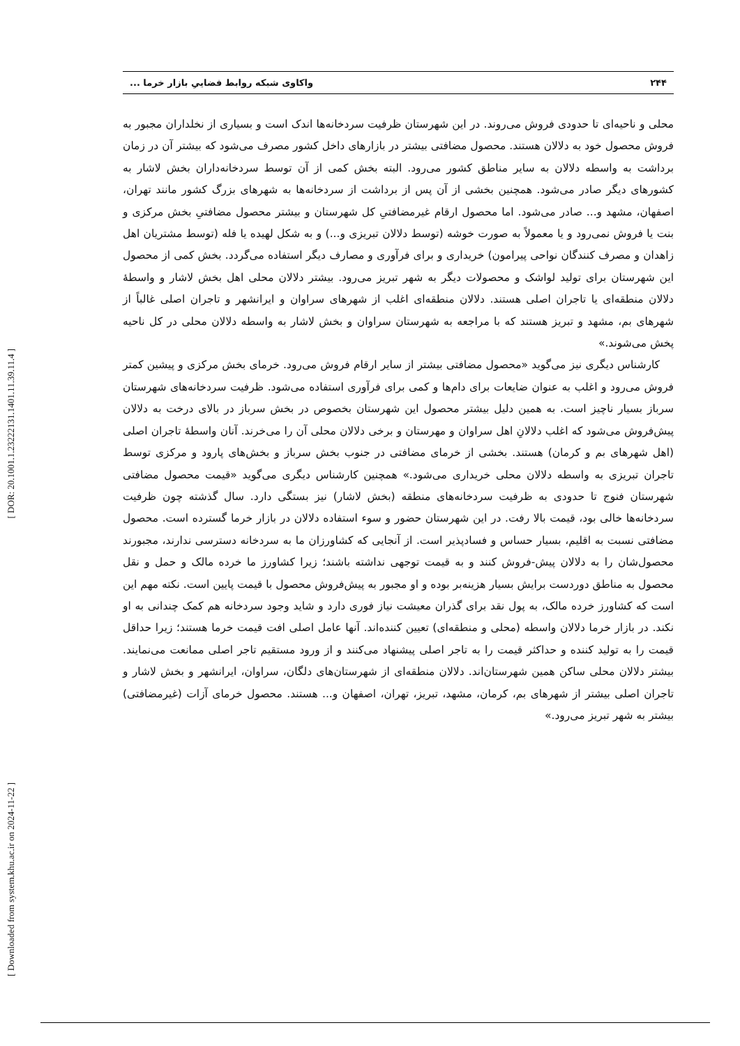[ DOR: 20.1001.1.23222131.1401.11.39.11.4 ]
[ Downloaded from system.khu.ac.ir on 2024-11-22 ]
۲۴۴ واکاوی شبکه روابط فضاییِ بازار خرما ...
محلی و ناحیه‌ای تا حدودی فروش می‌روند. در این شهرستان ظرفیت سردخانه‌ها اندک است و بسیاری از نخلداران مجبور به فروش محصول خود به دلالان هستند. محصول مضافتی بیشتر در بازارهای داخل کشور مصرف می‌شود که بیشتر آن در زمان برداشت به واسطه دلالان به سایر مناطق کشور می‌رود. البته بخش کمی از آن توسط سردخانه‌داران بخش لاشار به کشورهای دیگر صادر می‌شود. همچنین بخشی از آن پس از برداشت از سردخانه‌ها به شهرهای بزرگ کشور مانند تهران، اصفهان، مشهد و... صادر می‌شود. اما محصول ارقام غیرمضافتیِ کل شهرستان و بیشتر محصول مضافتیِ بخش مرکزی و بنت یا فروش نمی‌رود و یا معمولاً به صورت خوشه (توسط دلالان تبریزی و...) و به شکل لهیده یا فله (توسط مشتریان اهل زاهدان و مصرف کنندگان نواحی پیرامون) خریداری و برای فرآوری و مصارف دیگر استفاده می‌گردد. بخش کمی از محصول این شهرستان برای تولید لواشک و محصولات دیگر به شهر تبریز می‌رود. بیشتر دلالان محلی اهل بخش لاشار و واسطهٔ دلالان منطقه‌ای یا تاجران اصلی هستند. دلالان منطقه‌ای اغلب از شهرهای سراوان و ایرانشهر و تاجران اصلی غالباً از شهرهای بم، مشهد و تبریز هستند که با مراجعه به شهرستان سراوان و بخش لاشار به واسطه دلالان محلی در کل ناحیه پخش می‌شوند.»
کارشناس دیگری نیز می‌گوید «محصول مضافتی بیشتر از سایر ارقام فروش می‌رود. خرمای بخش مرکزی و پیشین کمتر فروش می‌رود و اغلب به عنوان ضایعات برای دام‌ها و کمی برای فرآوری استفاده می‌شود. ظرفیت سردخانه‌های شهرستان سرباز بسیار ناچیز است. به همین دلیل بیشتر محصول این شهرستان بخصوص در بخش سرباز در بالای درخت به دلالان پیش‌فروش می‌شود که اغلب دلالانِ اهل سراوان و مهرستان و برخی دلالان محلی آن را می‌خرند. آنان واسطهٔ تاجران اصلی (اهل شهرهای بم و کرمان) هستند. بخشی از خرمای مضافتی در جنوب بخش سرباز و بخش‌های پارود و مرکزی توسط تاجران تبریزی به واسطه دلالان محلی خریداری می‌شود.» همچنین کارشناس دیگری می‌گوید «قیمت محصول مضافتی شهرستان فنوج تا حدودی به ظرفیت سردخانه‌های منطقه (بخش لاشار) نیز بستگی دارد. سال گذشته چون ظرفیت سردخانه‌ها خالی بود، قیمت بالا رفت. در این شهرستان حضور و سوء استفاده دلالان در بازار خرما گسترده است. محصول مضافتی نسبت به اقلیم، بسیار حساس و فسادپذیر است. از آنجایی که کشاورزان ما به سردخانه دسترسی ندارند، مجبورند محصول‌شان را به دلالان پیش-فروش کنند و به قیمت توجهی نداشته باشند؛ زیرا کشاورز ما خرده مالک و حمل و نقل محصول به مناطق دوردست برایش بسیار هزینه‌بر بوده و او مجبور به پیش‌فروش محصول با قیمت پایین است. نکته مهم این است که کشاورز خرده مالک، به پول نقد برای گذران معیشت نیاز فوری دارد و شاید وجود سردخانه هم کمک چندانی به او نکند. در بازار خرما دلالان واسطه (محلی و منطقه‌ای) تعیین کننده‌اند. آنها عامل اصلی افت قیمت خرما هستند؛ زیرا حداقل قیمت را به تولید کننده و حداکثر قیمت را به تاجر اصلی پیشنهاد می‌کنند و از ورود مستقیم تاجر اصلی ممانعت می‌نمایند. بیشتر دلالان محلی ساکن همین شهرستان‌اند. دلالان منطقه‌ای از شهرستان‌های دلگان، سراوان، ایرانشهر و بخش لاشار و تاجران اصلی بیشتر از شهرهای بم، کرمان، مشهد، تبریز، تهران، اصفهان و... هستند. محصول خرمای آزات (غیرمضافتی) بیشتر به شهر تبریز می‌رود.»